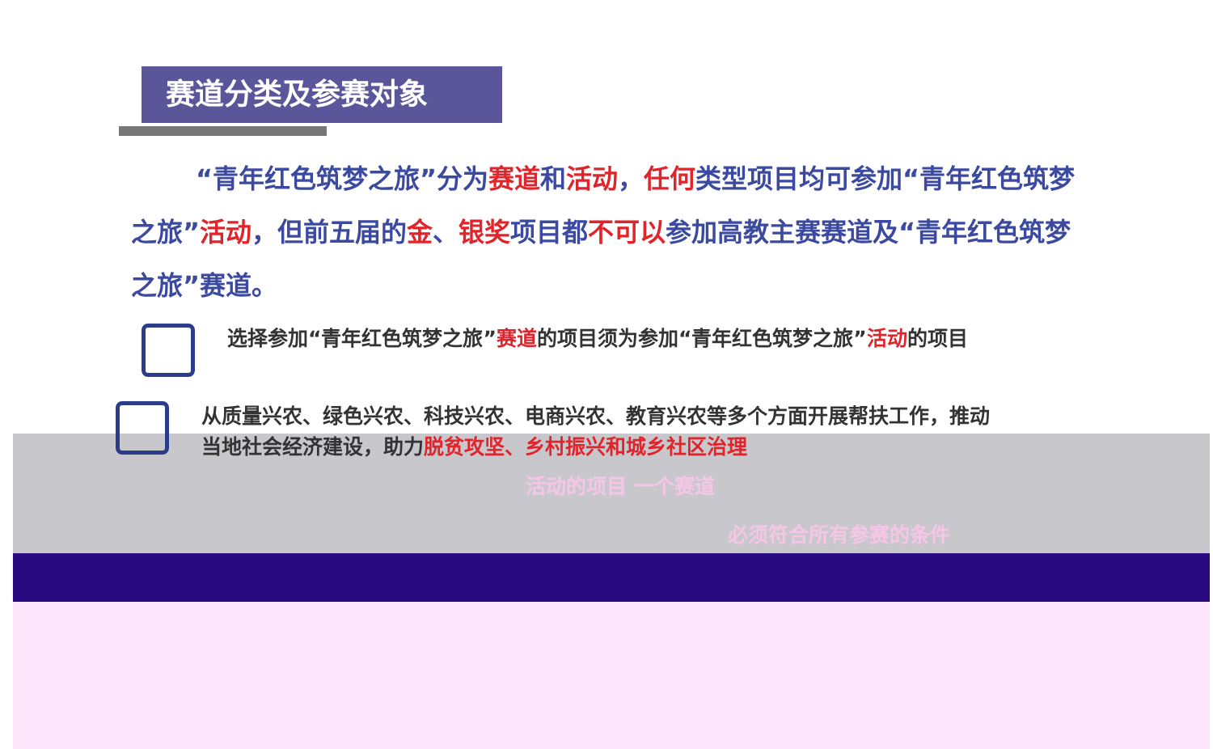赛道分类及参赛对象
“青年红色筑梦之旅”分为赛道和活动，任何类型项目均可参加“青年红色筑梦之旅”活动，但前五届的金、银奖项目都不可以参加高教主赛赛道及“青年红色筑梦之旅”赛道。
选择参加“青年红色筑梦之旅”赛道的项目须为参加“青年红色筑梦之旅”活动的项目
从质量兴农、绿色兴农、科技兴农、电商兴农、教育兴农等多个方面开展帮扶工作，推动当地社会经济建设，助力脱贫攻坚、乡村振兴和城乡社区治理
活动的项目 一个赛道
必须符合所有参赛的条件